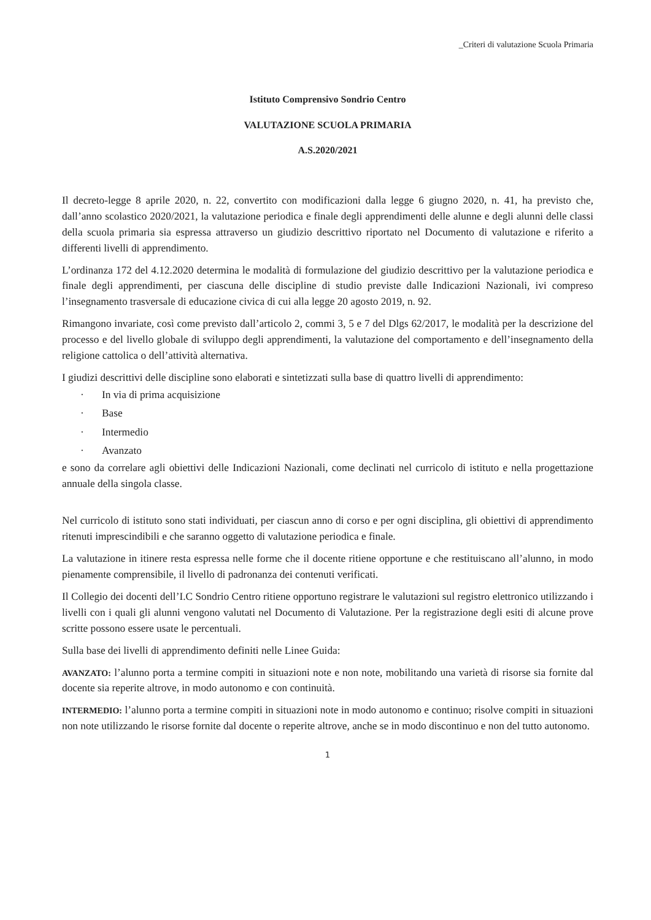_Criteri di valutazione Scuola Primaria
Istituto Comprensivo Sondrio Centro
VALUTAZIONE SCUOLA PRIMARIA
A.S.2020/2021
Il decreto-legge 8 aprile 2020, n. 22, convertito con modificazioni dalla legge 6 giugno 2020, n. 41, ha previsto che, dall’anno scolastico 2020/2021, la valutazione periodica e finale degli apprendimenti delle alunne e degli alunni delle classi della scuola primaria sia espressa attraverso un giudizio descrittivo riportato nel Documento di valutazione e riferito a differenti livelli di apprendimento.
L’ordinanza 172 del 4.12.2020 determina le modalità di formulazione del giudizio descrittivo per la valutazione periodica e finale degli apprendimenti, per ciascuna delle discipline di studio previste dalle Indicazioni Nazionali, ivi compreso l’insegnamento trasversale di educazione civica di cui alla legge 20 agosto 2019, n. 92.
Rimangono invariate, così come previsto dall’articolo 2, commi 3, 5 e 7 del Dlgs 62/2017, le modalità per la descrizione del processo e del livello globale di sviluppo degli apprendimenti, la valutazione del comportamento e dell’insegnamento della religione cattolica o dell’attività alternativa.
I giudizi descrittivi delle discipline sono elaborati e sintetizzati sulla base di quattro livelli di apprendimento:
· In via di prima acquisizione
· Base
· Intermedio
· Avanzato
e sono da correlare agli obiettivi delle Indicazioni Nazionali, come declinati nel curricolo di istituto e nella progettazione annuale della singola classe.
Nel curricolo di istituto sono stati individuati, per ciascun anno di corso e per ogni disciplina, gli obiettivi di apprendimento ritenuti imprescindibili e che saranno oggetto di valutazione periodica e finale.
La valutazione in itinere resta espressa nelle forme che il docente ritiene opportune e che restituiscano all’alunno, in modo pienamente comprensibile, il livello di padronanza dei contenuti verificati.
Il Collegio dei docenti dell’I.C Sondrio Centro ritiene opportuno registrare le valutazioni sul registro elettronico utilizzando i livelli con i quali gli alunni vengono valutati nel Documento di Valutazione. Per la registrazione degli esiti di alcune prove scritte possono essere usate le percentuali.
Sulla base dei livelli di apprendimento definiti nelle Linee Guida:
AVANZATO: l’alunno porta a termine compiti in situazioni note e non note, mobilitando una varietà di risorse sia fornite dal docente sia reperite altrove, in modo autonomo e con continuità.
INTERMEDIO: l’alunno porta a termine compiti in situazioni note in modo autonomo e continuo; risolve compiti in situazioni non note utilizzando le risorse fornite dal docente o reperite altrove, anche se in modo discontinuo e non del tutto autonomo.
1